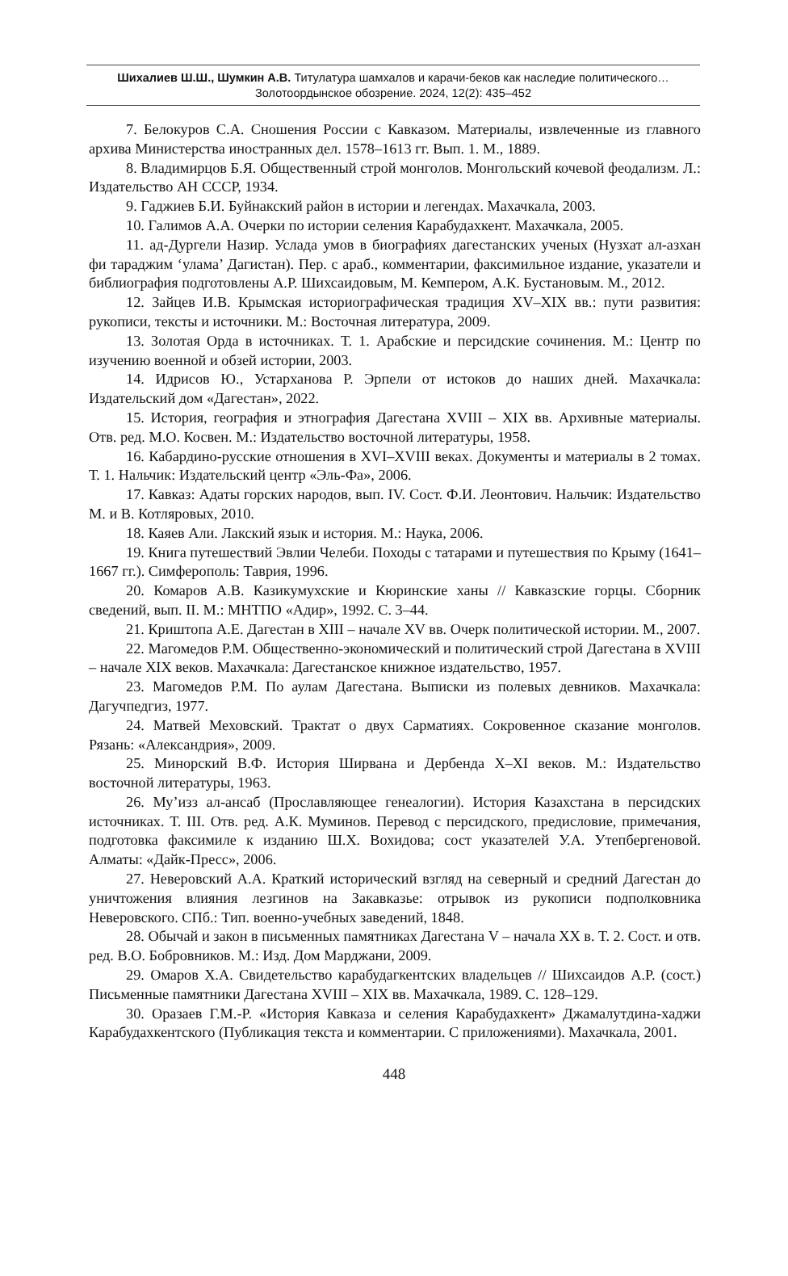Шихалиев Ш.Ш., Шумкин А.В. Титулатура шамхалов и карачи-беков как наследие политического…
Золотоордынское обозрение. 2024, 12(2): 435–452
7. Белокуров С.А. Сношения России с Кавказом. Материалы, извлеченные из главного архива Министерства иностранных дел. 1578–1613 гг. Вып. 1. М., 1889.
8. Владимирцов Б.Я. Общественный строй монголов. Монгольский кочевой феодализм. Л.: Издательство АН СССР, 1934.
9. Гаджиев Б.И. Буйнакский район в истории и легендах. Махачкала, 2003.
10. Галимов А.А. Очерки по истории селения Карабудахкент. Махачкала, 2005.
11. ад-Дургели Назир. Услада умов в биографиях дагестанских ученых (Нузхат ал-азхан фи тараджим ‘улама’ Дагистан). Пер. с араб., комментарии, факсимильное издание, указатели и библиография подготовлены А.Р. Шихсаидовым, М. Кемпером, А.К. Бустановым. М., 2012.
12. Зайцев И.В. Крымская историографическая традиция XV–XIX вв.: пути развития: рукописи, тексты и источники. М.: Восточная литература, 2009.
13. Золотая Орда в источниках. Т. 1. Арабские и персидские сочинения. М.: Центр по изучению военной и обзей истории, 2003.
14. Идрисов Ю., Устарханова Р. Эрпели от истоков до наших дней. Махачкала: Издательский дом «Дагестан», 2022.
15. История, география и этнография Дагестана XVIII – XIX вв. Архивные материалы. Отв. ред. М.О. Косвен. М.: Издательство восточной литературы, 1958.
16. Кабардино-русские отношения в XVI–XVIII веках. Документы и материалы в 2 томах. Т. 1. Нальчик: Издательский центр «Эль-Фа», 2006.
17. Кавказ: Адаты горских народов, вып. IV. Сост. Ф.И. Леонтович. Нальчик: Издательство М. и В. Котляровых, 2010.
18. Каяев Али. Лакский язык и история. М.: Наука, 2006.
19. Книга путешествий Эвлии Челеби. Походы с татарами и путешествия по Крыму (1641–1667 гг.). Симферополь: Таврия, 1996.
20. Комаров А.В. Казикумухские и Кюринские ханы // Кавказские горцы. Сборник сведений, вып. II. М.: МНТПО «Адир», 1992. С. 3–44.
21. Криштопа А.Е. Дагестан в XIII – начале XV вв. Очерк политической истории. М., 2007.
22. Магомедов Р.М. Общественно-экономический и политический строй Дагестана в XVIII – начале XIX веков. Махачкала: Дагестанское книжное издательство, 1957.
23. Магомедов Р.М. По аулам Дагестана. Выписки из полевых девников. Махачкала: Дагучпедгиз, 1977.
24. Матвей Меховский. Трактат о двух Сарматиях. Сокровенное сказание монголов. Рязань: «Александрия», 2009.
25. Минорский В.Ф. История Ширвана и Дербенда X–XI веков. М.: Издательство восточной литературы, 1963.
26. Му’изз ал-ансаб (Прославляющее генеалогии). История Казахстана в персидских источниках. Т. III. Отв. ред. А.К. Муминов. Перевод с персидского, предисловие, примечания, подготовка факсимиле к изданию Ш.Х. Вохидова; сост указателей У.А. Утепбергеновой. Алматы: «Дайк-Пресс», 2006.
27. Неверовский А.А. Краткий исторический взгляд на северный и средний Дагестан до уничтожения влияния лезгинов на Закавказье: отрывок из рукописи подполковника Неверовского. СПб.: Тип. военно-учебных заведений, 1848.
28. Обычай и закон в письменных памятниках Дагестана V – начала XX в. Т. 2. Сост. и отв. ред. В.О. Бобровников. М.: Изд. Дом Марджани, 2009.
29. Омаров Х.А. Свидетельство карабудагкентских владельцев // Шихсаидов А.Р. (сост.) Письменные памятники Дагестана XVIII – XIX вв. Махачкала, 1989. С. 128–129.
30. Оразаев Г.М.-Р. «История Кавказа и селения Карабудахкент» Джамалутдина-хаджи Карабудахкентского (Публикация текста и комментарии. С приложениями). Махачкала, 2001.
448